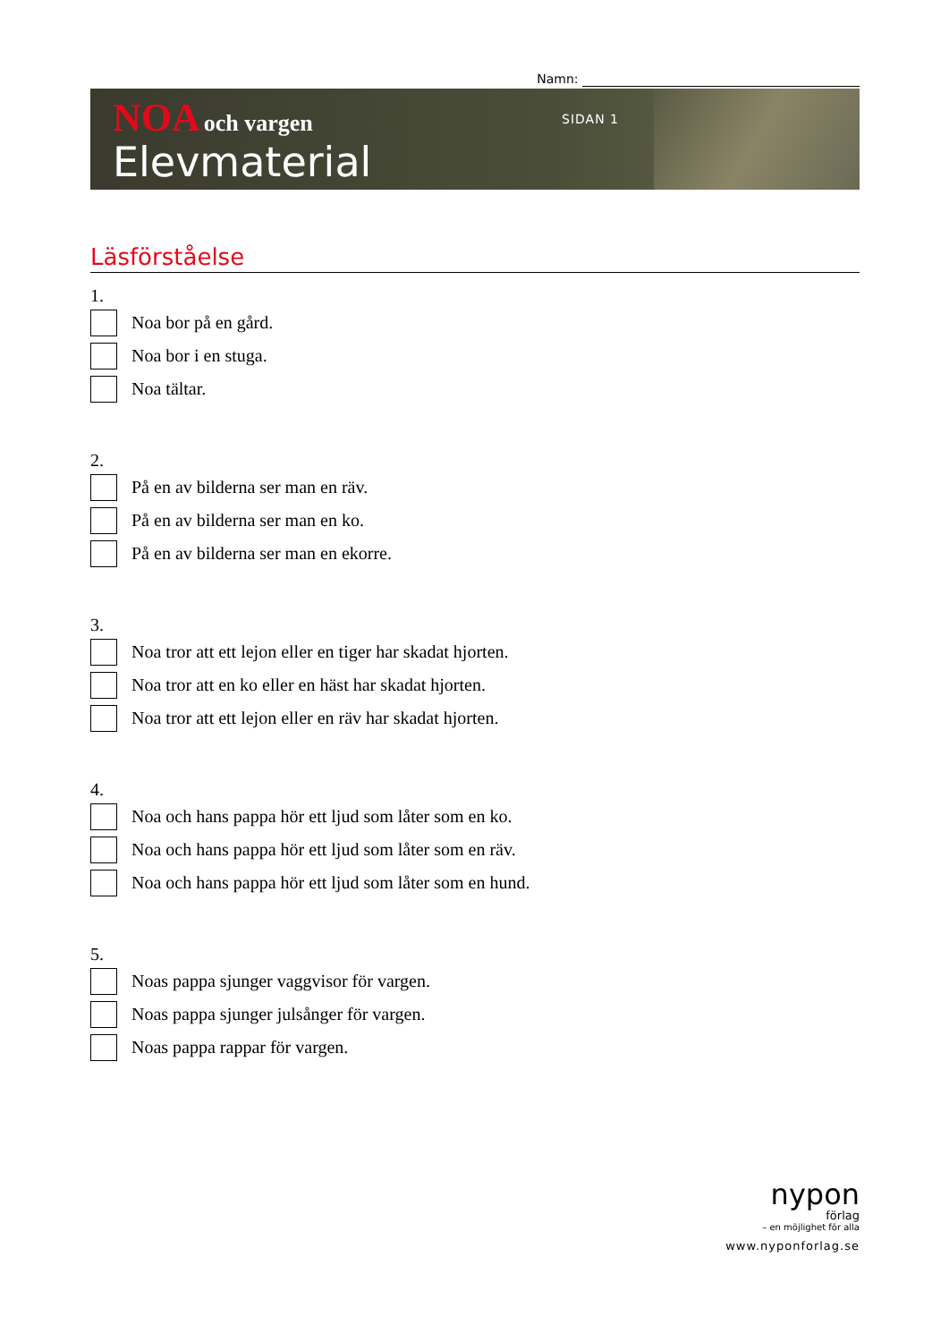Namn:
NOA och vargen
Elevmaterial
SIDAN 1
Läsförståelse
1.
Noa bor på en gård.
Noa bor i en stuga.
Noa tältar.
2.
På en av bilderna ser man en räv.
På en av bilderna ser man en ko.
På en av bilderna ser man en ekorre.
3.
Noa tror att ett lejon eller en tiger har skadat hjorten.
Noa tror att en ko eller en häst har skadat hjorten.
Noa tror att ett lejon eller en räv har skadat hjorten.
4.
Noa och hans pappa hör ett ljud som låter som en ko.
Noa och hans pappa hör ett ljud som låter som en räv.
Noa och hans pappa hör ett ljud som låter som en hund.
5.
Noas pappa sjunger vaggvisor för vargen.
Noas pappa sjunger julsånger för vargen.
Noas pappa rappar för vargen.
nypon
förlag
– en möjlighet för alla
www.nyponforlag.se